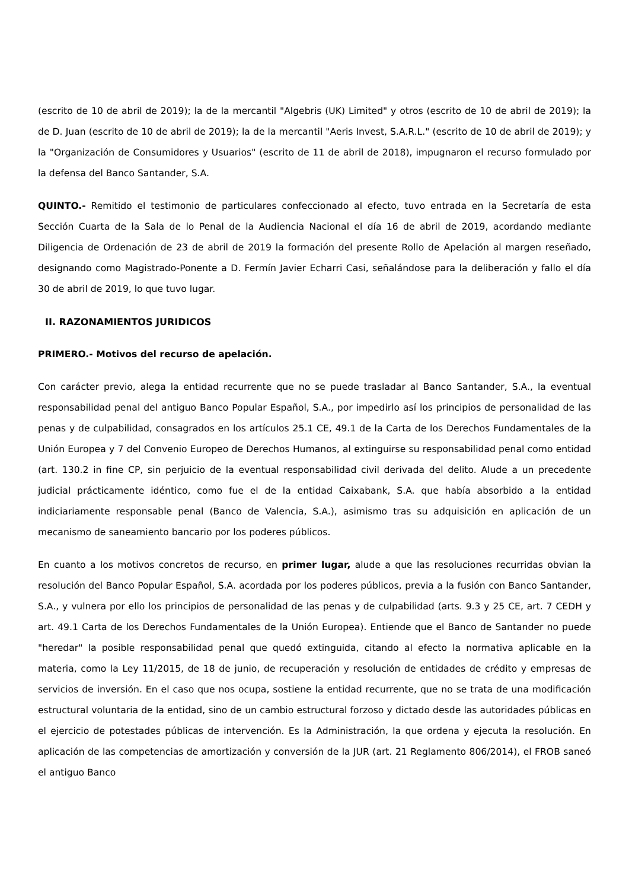(escrito de 10 de abril de 2019); la de la mercantil "Algebris (UK) Limited" y otros (escrito de 10 de abril de 2019); la de D. Juan (escrito de 10 de abril de 2019); la de la mercantil "Aeris Invest, S.A.R.L." (escrito de 10 de abril de 2019); y la "Organización de Consumidores y Usuarios" (escrito de 11 de abril de 2018), impugnaron el recurso formulado por la defensa del Banco Santander, S.A.
QUINTO.- Remitido el testimonio de particulares confeccionado al efecto, tuvo entrada en la Secretaría de esta Sección Cuarta de la Sala de lo Penal de la Audiencia Nacional el día 16 de abril de 2019, acordando mediante Diligencia de Ordenación de 23 de abril de 2019 la formación del presente Rollo de Apelación al margen reseñado, designando como Magistrado-Ponente a D. Fermín Javier Echarri Casi, señalándose para la deliberación y fallo el día 30 de abril de 2019, lo que tuvo lugar.
II. RAZONAMIENTOS JURIDICOS
PRIMERO.- Motivos del recurso de apelación.
Con carácter previo, alega la entidad recurrente que no se puede trasladar al Banco Santander, S.A., la eventual responsabilidad penal del antiguo Banco Popular Español, S.A., por impedirlo así los principios de personalidad de las penas y de culpabilidad, consagrados en los artículos 25.1 CE, 49.1 de la Carta de los Derechos Fundamentales de la Unión Europea y 7 del Convenio Europeo de Derechos Humanos, al extinguirse su responsabilidad penal como entidad (art. 130.2 in fine CP, sin perjuicio de la eventual responsabilidad civil derivada del delito. Alude a un precedente judicial prácticamente idéntico, como fue el de la entidad Caixabank, S.A. que había absorbido a la entidad indiciariamente responsable penal (Banco de Valencia, S.A.), asimismo tras su adquisición en aplicación de un mecanismo de saneamiento bancario por los poderes públicos.
En cuanto a los motivos concretos de recurso, en primer lugar, alude a que las resoluciones recurridas obvian la resolución del Banco Popular Español, S.A. acordada por los poderes públicos, previa a la fusión con Banco Santander, S.A., y vulnera por ello los principios de personalidad de las penas y de culpabilidad (arts. 9.3 y 25 CE, art. 7 CEDH y art. 49.1 Carta de los Derechos Fundamentales de la Unión Europea). Entiende que el Banco de Santander no puede "heredar" la posible responsabilidad penal que quedó extinguida, citando al efecto la normativa aplicable en la materia, como la Ley 11/2015, de 18 de junio, de recuperación y resolución de entidades de crédito y empresas de servicios de inversión. En el caso que nos ocupa, sostiene la entidad recurrente, que no se trata de una modificación estructural voluntaria de la entidad, sino de un cambio estructural forzoso y dictado desde las autoridades públicas en el ejercicio de potestades públicas de intervención. Es la Administración, la que ordena y ejecuta la resolución. En aplicación de las competencias de amortización y conversión de la JUR (art. 21 Reglamento 806/2014), el FROB saneó el antiguo Banco